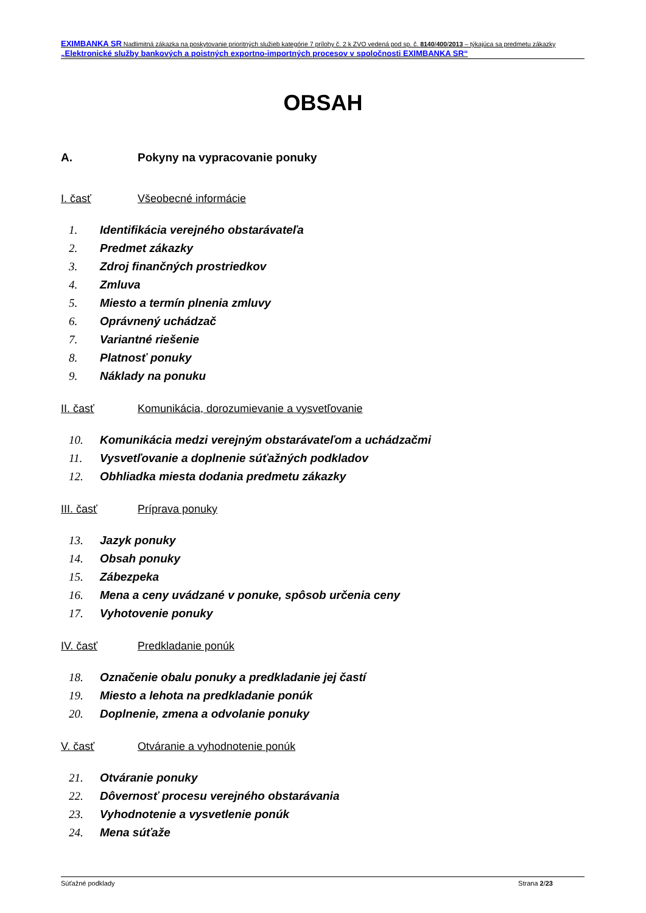EXIMBANKA SR Nadlimitná zákazka na poskytovanie prioritných služieb kategórie 7 prílohy č. 2 k ZVO vedená pod sp. č. 8140/400/2013 – týkajúca sa predmetu zákazky „Elektronické služby bankových a poistných exportno-importných procesov v spoločnosti EXIMBANKA SR“
OBSAH
A. Pokyny na vypracovanie ponuky
I. časť Všeobecné informácie
1. Identifikácia verejného obstarávateľa
2. Predmet zákazky
3. Zdroj finančných prostriedkov
4. Zmluva
5. Miesto a termín plnenia zmluvy
6. Oprávnený uchádzač
7. Variantné riešenie
8. Platnosť ponuky
9. Náklady na ponuku
II. časť Komunikácia, dorozumievanie a vysvetľovanie
10. Komunikácia medzi verejným obstarávateľom a uchádzačmi
11. Vysvetľovanie a doplnenie súťažných podkladov
12. Obhliadka miesta dodania predmetu zákazky
III. časť Príprava ponuky
13. Jazyk ponuky
14. Obsah ponuky
15. Zábezpeka
16. Mena a ceny uvádzané v ponuke, spôsob určenia ceny
17. Vyhotovenie ponuky
IV. časť Predkladanie ponúk
18. Označenie obalu ponuky a predkladanie jej častí
19. Miesto a lehota na predkladanie ponúk
20. Doplnenie, zmena a odvolanie ponuky
V. časť Otváranie a vyhodnotenie ponúk
21. Otváranie ponuky
22. Dôvernosť procesu verejného obstarávania
23. Vyhodnotenie a vysvetlenie ponúk
24. Mena súťaže
Súťažné podklady Strana 2/23